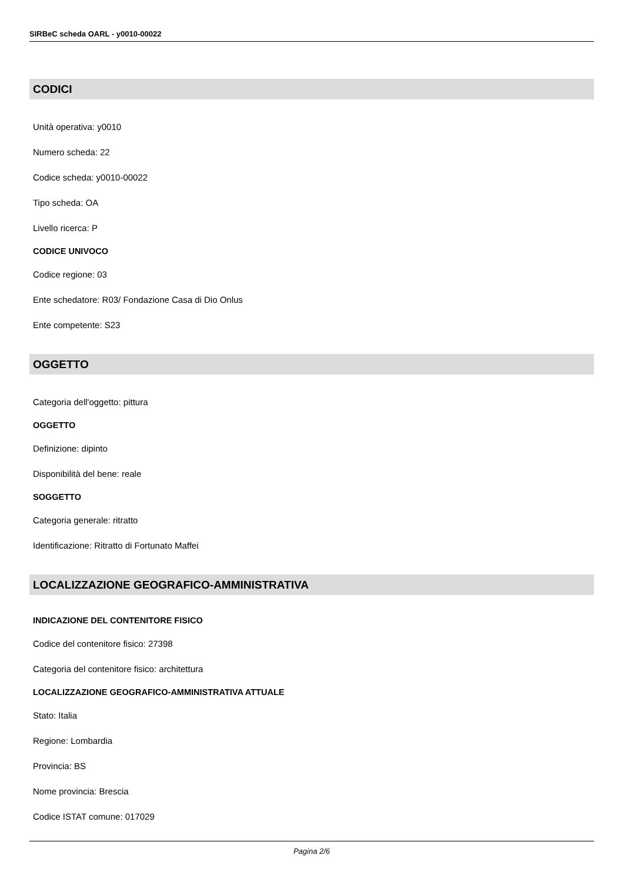SIRBeC scheda OARL - y0010-00022
CODICI
Unità operativa: y0010
Numero scheda: 22
Codice scheda: y0010-00022
Tipo scheda: OA
Livello ricerca: P
CODICE UNIVOCO
Codice regione: 03
Ente schedatore: R03/ Fondazione Casa di Dio Onlus
Ente competente: S23
OGGETTO
Categoria dell'oggetto: pittura
OGGETTO
Definizione: dipinto
Disponibilità del bene: reale
SOGGETTO
Categoria generale: ritratto
Identificazione: Ritratto di Fortunato Maffei
LOCALIZZAZIONE GEOGRAFICO-AMMINISTRATIVA
INDICAZIONE DEL CONTENITORE FISICO
Codice del contenitore fisico: 27398
Categoria del contenitore fisico: architettura
LOCALIZZAZIONE GEOGRAFICO-AMMINISTRATIVA ATTUALE
Stato: Italia
Regione: Lombardia
Provincia: BS
Nome provincia: Brescia
Codice ISTAT comune: 017029
Pagina 2/6